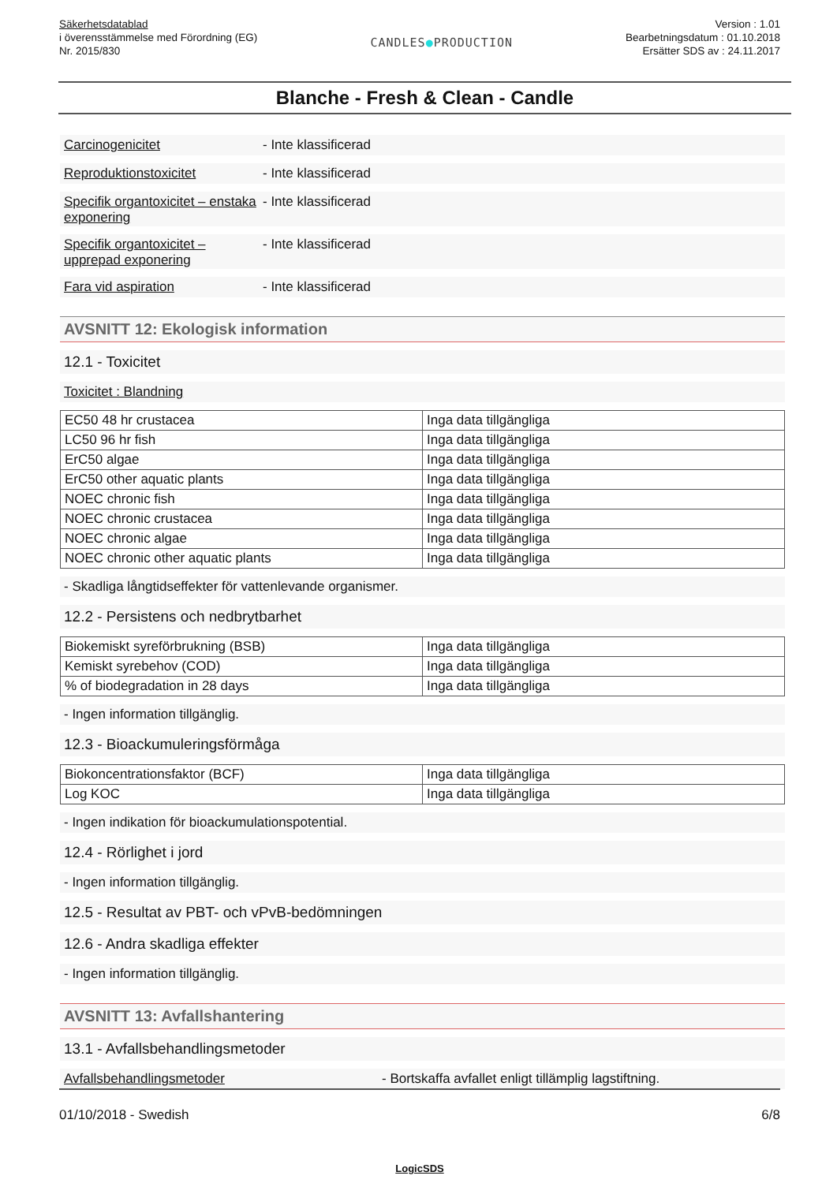Säkerhetsdatablad
i överensstämmelse med Förordning (EG)
Nr. 2015/830
CANDLES●PRODUCTION
Version : 1.01
Bearbetningsdatum : 01.10.2018
Ersätter SDS av : 24.11.2017
Blanche - Fresh & Clean - Candle
Carcinogenicitet - Inte klassificerad
Reproduktionstoxicitet - Inte klassificerad
Specifik organtoxicitet – enstaka exponering - Inte klassificerad
Specifik organtoxicitet – upprepad exponering - Inte klassificerad
Fara vid aspiration - Inte klassificerad
AVSNITT 12: Ekologisk information
12.1 - Toxicitet
Toxicitet : Blandning
| EC50 48 hr crustacea | Inga data tillgängliga |
| LC50 96 hr fish | Inga data tillgängliga |
| ErC50 algae | Inga data tillgängliga |
| ErC50 other aquatic plants | Inga data tillgängliga |
| NOEC chronic fish | Inga data tillgängliga |
| NOEC chronic crustacea | Inga data tillgängliga |
| NOEC chronic algae | Inga data tillgängliga |
| NOEC chronic other aquatic plants | Inga data tillgängliga |
- Skadliga långtidseffekter för vattenlevande organismer.
12.2 - Persistens och nedbrytbarhet
| Biokemiskt syreförbrukning (BSB) | Inga data tillgängliga |
| Kemiskt syrebehov (COD) | Inga data tillgängliga |
| % of biodegradation in 28 days | Inga data tillgängliga |
- Ingen information tillgänglig.
12.3 - Bioackumuleringsförmåga
| Biokoncentrationsfaktor (BCF) | Inga data tillgängliga |
| Log KOC | Inga data tillgängliga |
- Ingen indikation för bioackumulationspotential.
12.4 - Rörlighet i jord
- Ingen information tillgänglig.
12.5 - Resultat av PBT- och vPvB-bedömningen
12.6 - Andra skadliga effekter
- Ingen information tillgänglig.
AVSNITT 13: Avfallshantering
13.1 - Avfallsbehandlingsmetoder
Avfallsbehandlingsmetoder - Bortskaffa avfallet enligt tillämplig lagstiftning.
01/10/2018 - Swedish 6/8
LogicSDS